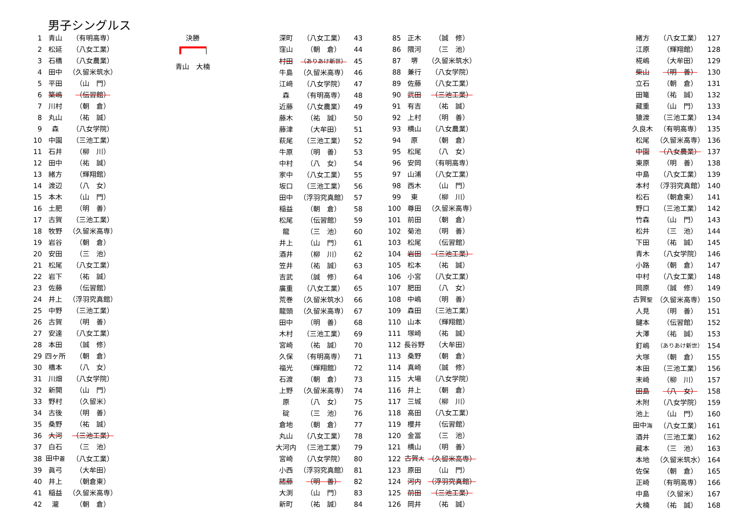男子シングルス
| 1 | 青山 | （有明高専） |
| 2 | 松延 | （八女工業） |
| 3 | 石橋 | （八女農業） |
| 4 | 田中 | （久留米筑水） |
| 5 | 平田 | （山 門） |
| 6 | 築嶋 | （伝習館） |
| 7 | 川村 | （朝 倉） |
| 8 | 丸山 | （祐 誠） |
| 9 | 森 | （八女学院） |
| 10 | 中園 | （三池工業） |
| 11 | 石井 | （柳 川） |
| 12 | 田中 | （祐 誠） |
| 13 | 緒方 | （輝翔館） |
| 14 | 渡辺 | （八 女） |
| 15 | 本木 | （山 門） |
| 16 | 土肥 | （明 善） |
| 17 | 古賀 | （三池工業） |
| 18 | 牧野 | （久留米高専） |
| 19 | 岩谷 | （朝 倉） |
| 20 | 安田 | （三 池） |
| 21 | 松尾 | （八女工業） |
| 22 | 岩下 | （祐 誠） |
| 23 | 佐藤 | （伝習館） |
| 24 | 井上 | （浮羽究真館） |
| 25 | 中野 | （三池工業） |
| 26 | 古賀 | （明 善） |
| 27 | 安達 | （八女工業） |
| 28 | 本田 | （誠 修） |
| 29 | 四ヶ所 | （朝 倉） |
| 30 | 橋本 | （八 女） |
| 31 | 川畑 | （八女学院） |
| 32 | 新開 | （山 門） |
| 33 | 野村 | （久留米） |
| 34 | 古後 | （明 善） |
| 35 | 桑野 | （祐 誠） |
| 36 | 大河 | （三池工業） |
| 37 | 白石 | （三 池） |
| 38 | 田中 蒼 | （八女工業） |
| 39 | 眞弓 | （大牟田） |
| 40 | 井上 | （朝倉東） |
| 41 | 稲益 | （久留米高専） |
| 42 | 瀧 | （朝 倉） |
決勝
青山　大楠
| 深町 | （八女工業） | 43 |
| 窪山 | （朝 倉） | 44 |
| 村田 | （ありあけ新世） | 45 |
| 牛島 | （久留米高専） | 46 |
| 江﨑 | （八女学院） | 47 |
| 森 | （有明高専） | 48 |
| 近藤 | （八女農業） | 49 |
| 藤木 | （祐 誠） | 50 |
| 藤津 | （大牟田） | 51 |
| 萩尾 | （三池工業） | 52 |
| 牛原 | （明 善） | 53 |
| 中村 | （八 女） | 54 |
| 家中 | （八女工業） | 55 |
| 坂口 | （三池工業） | 56 |
| 田中 | （浮羽究真館） | 57 |
| 稲益 | （朝 倉） | 58 |
| 松尾 | （伝習館） | 59 |
| 龍 | （三 池） | 60 |
| 井上 | （山 門） | 61 |
| 酒井 | （柳 川） | 62 |
| 笠井 | （祐 誠） | 63 |
| 吉武 | （誠 修） | 64 |
| 廣重 | （八女工業） | 65 |
| 荒巻 | （久留米筑水） | 66 |
| 龍頭 | （久留米高専） | 67 |
| 田中 | （明 善） | 68 |
| 木村 | （三池工業） | 69 |
| 宮崎 | （祐 誠） | 70 |
| 久保 | （有明高専） | 71 |
| 福光 | （輝翔館） | 72 |
| 石渡 | （朝 倉） | 73 |
| 上野 | （久留米高専） | 74 |
| 原 | （八 女） | 75 |
| 碇 | （三 池） | 76 |
| 倉地 | （朝 倉） | 77 |
| 丸山 | （八女工業） | 78 |
| 大河内 | （三池工業） | 79 |
| 宮崎 | （八女学院） | 80 |
| 小西 | （浮羽究真館） | 81 |
| 諸藤 | （明 善） | 82 |
| 大渕 | （山 門） | 83 |
| 新町 | （祐 誠） | 84 |
| 85 | 正木 | （誠 修） |
| 86 | 隈河 | （三 池） |
| 87 | 堺 | （久留米筑水） |
| 88 | 兼行 | （八女学院） |
| 89 | 佐藤 | （八女工業） |
| 90 | 武田 | （三池工業） |
| 91 | 有吉 | （祐 誠） |
| 92 | 上村 | （明 善） |
| 93 | 横山 | （八女農業） |
| 94 | 原 | （朝 倉） |
| 95 | 松尾 | （八 女） |
| 96 | 安岡 | （有明高専） |
| 97 | 山浦 | （八女工業） |
| 98 | 西木 | （山 門） |
| 99 | 東 | （柳 川） |
| 100 | 尊田 | （久留米高専） |
| 101 | 前田 | （朝 倉） |
| 102 | 菊池 | （明 善） |
| 103 | 松尾 | （伝習館） |
| 104 | 岩田 | （三池工業） |
| 105 | 松本 | （祐 誠） |
| 106 | 小宮 | （八女工業） |
| 107 | 肥田 | （八 女） |
| 108 | 中嶋 | （明 善） |
| 109 | 森田 | （三池工業） |
| 110 | 山本 | （輝翔館） |
| 111 | 塚崎 | （祐 誠） |
| 112 | 長谷野 | （大牟田） |
| 113 | 桑野 | （朝 倉） |
| 114 | 真崎 | （誠 修） |
| 115 | 大場 | （八女学院） |
| 116 | 井上 | （朝 倉） |
| 117 | 三城 | （柳 川） |
| 118 | 高田 | （八女工業） |
| 119 | 櫻井 | （伝習館） |
| 120 | 金冨 | （三 池） |
| 121 | 横山 | （明 善） |
| 122 | 古賀 大 | （久留米高専） |
| 123 | 原田 | （山 門） |
| 124 | 河内 | （浮羽究真館） |
| 125 | 前田 | （三池工業） |
| 126 | 岡井 | （祐 誠） |
| 緒方 | （八女工業） | 127 |
| 江原 | （輝翔館） | 128 |
| 椛嶋 | （大牟田） | 129 |
| 柴山 | （明 善） | 130 |
| 立石 | （朝 倉） | 131 |
| 田篭 | （祐 誠） | 132 |
| 藏重 | （山 門） | 133 |
| 猿渡 | （三池工業） | 134 |
| 久良木 | （有明高専） | 135 |
| 松尾 | （久留米高専） | 136 |
| 中園 | （八女農業） | 137 |
| 東原 | （明 善） | 138 |
| 中島 | （八女工業） | 139 |
| 本村 | （浮羽究真館） | 140 |
| 松石 | （朝倉東） | 141 |
| 野口 | （三池工業） | 142 |
| 竹森 | （山 門） | 143 |
| 松井 | （三 池） | 144 |
| 下田 | （祐 誠） | 145 |
| 青木 | （八女学院） | 146 |
| 小路 | （朝 倉） | 147 |
| 中村 | （八女工業） | 148 |
| 岡原 | （誠 修） | 149 |
| 古賀 聖 | （久留米高専） | 150 |
| 人見 | （明 善） | 151 |
| 鍵本 | （伝習館） | 152 |
| 大澤 | （祐 誠） | 153 |
| 釘嶋 | （ありあけ新世） | 154 |
| 大塚 | （朝 倉） | 155 |
| 本田 | （三池工業） | 156 |
| 末崎 | （柳 川） | 157 |
| 田島 | （八 女） | 158 |
| 木附 | （八女学院） | 159 |
| 池上 | （山 門） | 160 |
| 田中 海 | （八女工業） | 161 |
| 酒井 | （三池工業） | 162 |
| 藏本 | （三 池） | 163 |
| 本地 | （久留米筑水） | 164 |
| 佐保 | （朝 倉） | 165 |
| 正崎 | （有明高専） | 166 |
| 中島 | （久留米） | 167 |
| 大楠 | （祐 誠） | 168 |